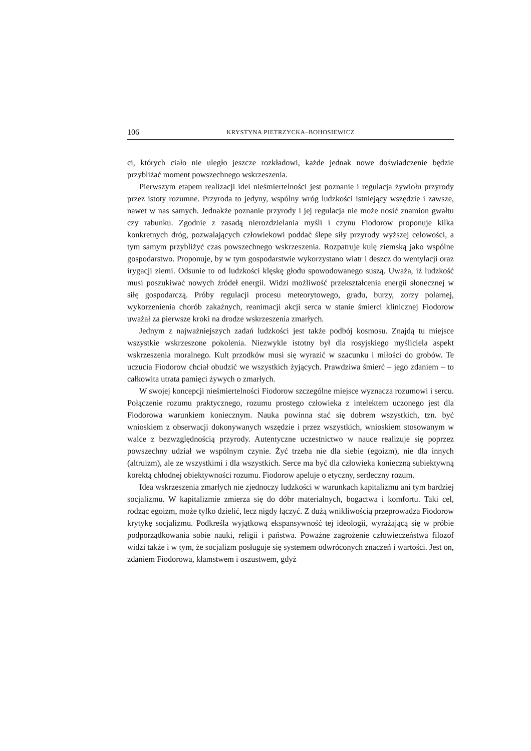106 KRYSTYNA PIETRZYCKA–BOHOSIEWICZ
ci, których ciało nie uległo jeszcze rozkładowi, każde jednak nowe doświadczenie będzie przybliżać moment powszechnego wskrzeszenia.
Pierwszym etapem realizacji idei nieśmiertelności jest poznanie i regulacja żywiołu przyrody przez istoty rozumne. Przyroda to jedyny, wspólny wróg ludzkości istniejący wszędzie i zawsze, nawet w nas samych. Jednakże poznanie przyrody i jej regulacja nie może nosić znamion gwałtu czy rabunku. Zgodnie z zasadą nierozdzielania myśli i czynu Fiodorow proponuje kilka konkretnych dróg, pozwalających człowiekowi poddać ślepe siły przyrody wyższej celowości, a tym samym przybliżyć czas powszechnego wskrzeszenia. Rozpatruje kulę ziemską jako wspólne gospodarstwo. Proponuje, by w tym gospodarstwie wykorzystano wiatr i deszcz do wentylacji oraz irygacji ziemi. Odsunie to od ludzkości klęskę głodu spowodowanego suszą. Uważa, iż ludzkość musi poszukiwać nowych źródeł energii. Widzi możliwość przekształcenia energii słonecznej w siłę gospodarczą. Próby regulacji procesu meteorytowego, gradu, burzy, zorzy polarnej, wykorzenienia chorób zakaźnych, reanimacji akcji serca w stanie śmierci klinicznej Fiodorow uważał za pierwsze kroki na drodze wskrzeszenia zmarłych.
Jednym z najważniejszych zadań ludzkości jest także podbój kosmosu. Znajdą tu miejsce wszystkie wskrzeszone pokolenia. Niezwykle istotny był dla rosyjskiego myśliciela aspekt wskrzeszenia moralnego. Kult przodków musi się wyrazić w szacunku i miłości do grobów. Te uczucia Fiodorow chciał obudzić we wszystkich żyjących. Prawdziwa śmierć – jego zdaniem – to całkowita utrata pamięci żywych o zmarłych.
W swojej koncepcji nieśmiertelności Fiodorow szczególne miejsce wyznacza rozumowi i sercu. Połączenie rozumu praktycznego, rozumu prostego człowieka z intelektem uczonego jest dla Fiodorowa warunkiem koniecznym. Nauka powinna stać się dobrem wszystkich, tzn. być wnioskiem z obserwacji dokonywanych wszędzie i przez wszystkich, wnioskiem stosowanym w walce z bezwzględnością przyrody. Autentyczne uczestnictwo w nauce realizuje się poprzez powszechny udział we wspólnym czynie. Żyć trzeba nie dla siebie (egoizm), nie dla innych (altruizm), ale ze wszystkimi i dla wszystkich. Serce ma być dla człowieka konieczną subiektywną korektą chłodnej obiektywności rozumu. Fiodorow apeluje o etyczny, serdeczny rozum.
Idea wskrzeszenia zmarłych nie zjednoczy ludzkości w warunkach kapitalizmu ani tym bardziej socjalizmu. W kapitalizmie zmierza się do dóbr materialnych, bogactwa i komfortu. Taki cel, rodząc egoizm, może tylko dzielić, lecz nigdy łączyć. Z dużą wnikliwością przeprowadza Fiodorow krytykę socjalizmu. Podkreśla wyjątkową ekspansywność tej ideologii, wyrażającą się w próbie podporządkowania sobie nauki, religii i państwa. Poważne zagrożenie człowieczeństwa filozof widzi także i w tym, że socjalizm posługuje się systemem odwróconych znaczeń i wartości. Jest on, zdaniem Fiodorowa, kłamstwem i oszustwem, gdyż